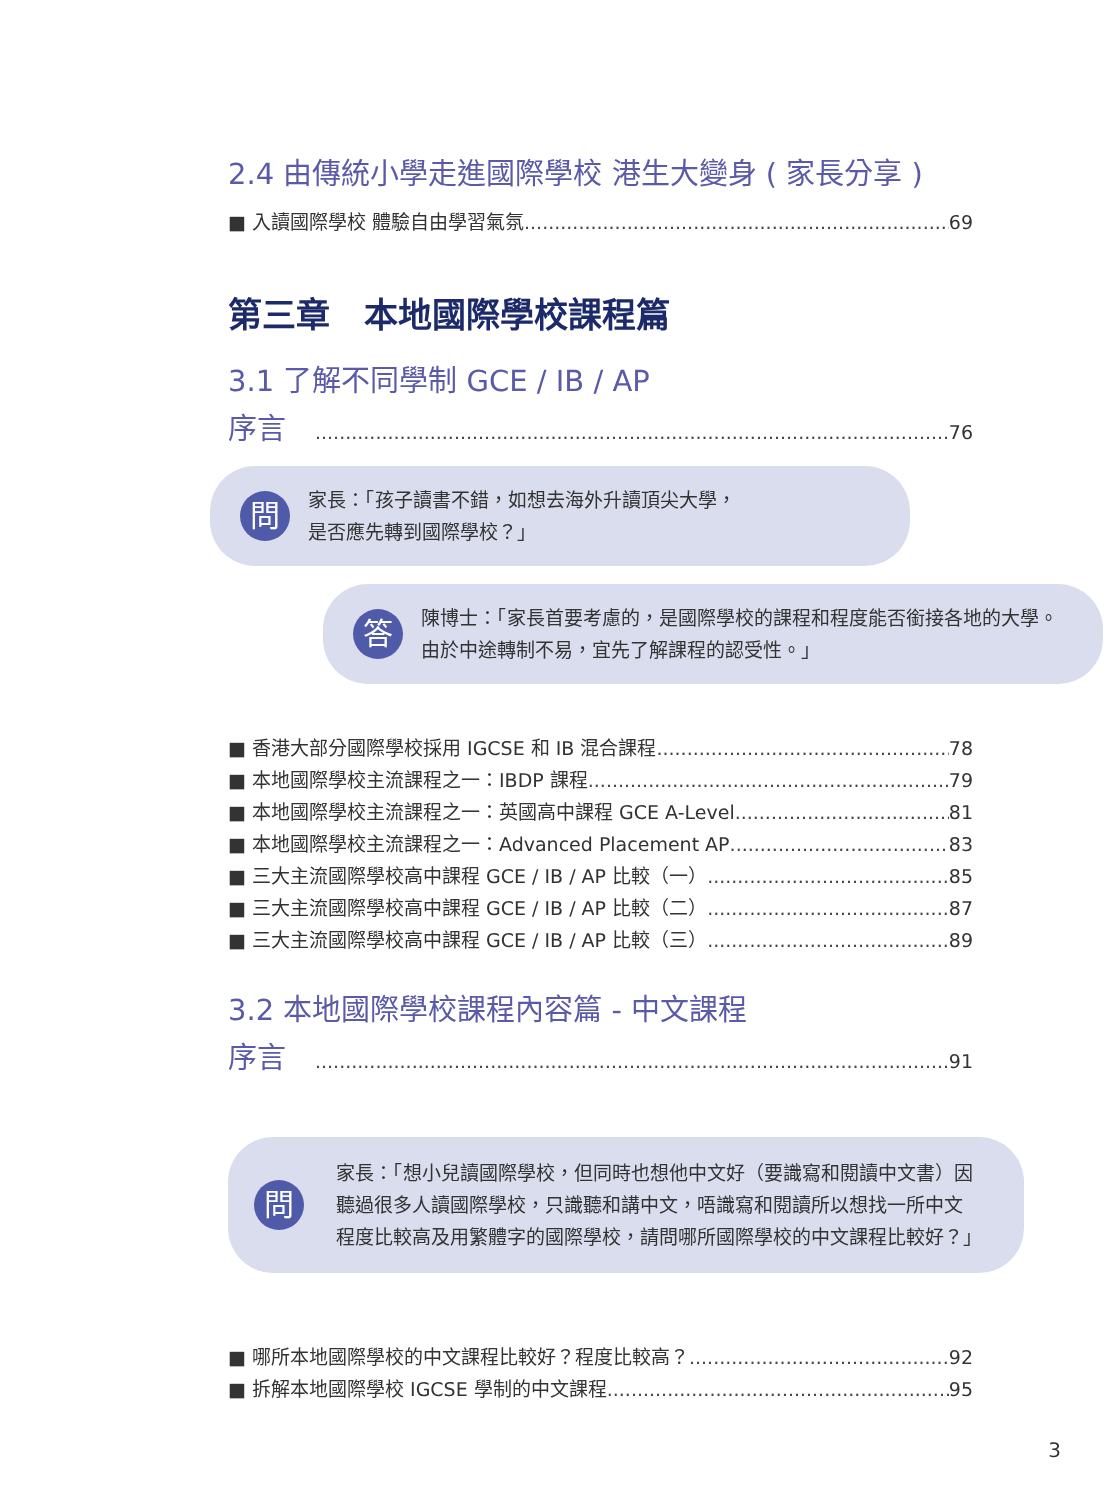2.4 由傳統小學走進國際學校 港生大變身 ( 家長分享 )
■ 入讀國際學校 體驗自由學習氣氛 69
第三章　本地國際學校課程篇
3.1 了解不同學制 GCE / IB / AP
序言　 76
問
家長：「孩子讀書不錯，如想去海外升讀頂尖大學，
是否應先轉到國際學校？」
答
陳博士：「家長首要考慮的，是國際學校的課程和程度能否銜接各地的大學。由於中途轉制不易，宜先了解課程的認受性。」
■ 香港大部分國際學校採用 IGCSE 和 IB 混合課程 78
■ 本地國際學校主流課程之一：IBDP 課程 79
■ 本地國際學校主流課程之一：英國高中課程 GCE A-Level 81
■ 本地國際學校主流課程之一：Advanced Placement AP 83
■ 三大主流國際學校高中課程 GCE / IB / AP 比較（一） 85
■ 三大主流國際學校高中課程 GCE / IB / AP 比較（二） 87
■ 三大主流國際學校高中課程 GCE / IB / AP 比較（三） 89
3.2 本地國際學校課程內容篇 - 中文課程
序言　 91
問
家長：「想小兒讀國際學校，但同時也想他中文好（要識寫和閱讀中文書）因聽過很多人讀國際學校，只識聽和講中文，唔識寫和閱讀所以想找一所中文程度比較高及用繁體字的國際學校，請問哪所國際學校的中文課程比較好？」
■ 哪所本地國際學校的中文課程比較好？程度比較高？ 92
■ 拆解本地國際學校 IGCSE 學制的中文課程 95
3